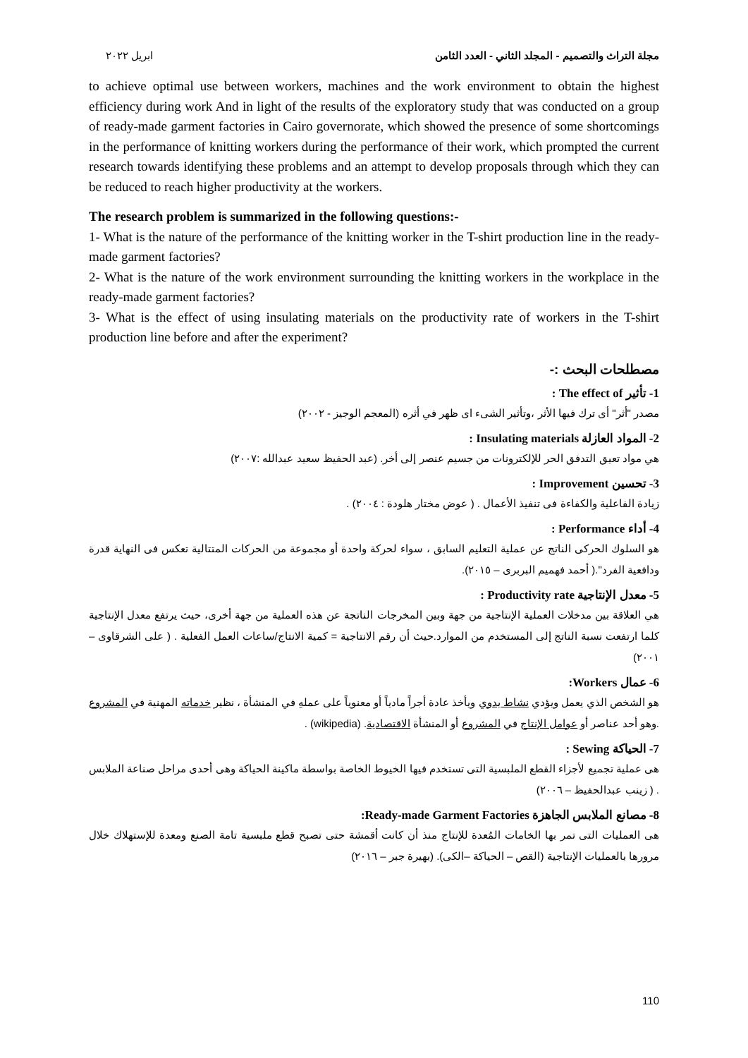ابريل ٢٠٢٢ مجلة التراث والتصميم - المجلد الثاني - العدد الثامن
to achieve optimal use between workers, machines and the work environment to obtain the highest efficiency during work And in light of the results of the exploratory study that was conducted on a group of ready-made garment factories in Cairo governorate, which showed the presence of some shortcomings in the performance of knitting workers during the performance of their work, which prompted the current research towards identifying these problems and an attempt to develop proposals through which they can be reduced to reach higher productivity at the workers.
The research problem is summarized in the following questions:-
1- What is the nature of the performance of the knitting worker in the T-shirt production line in the ready-made garment factories?
2- What is the nature of the work environment surrounding the knitting workers in the workplace in the ready-made garment factories?
3- What is the effect of using insulating materials on the productivity rate of workers in the T-shirt production line before and after the experiment?
مصطلحات البحث :-
1- تأثير The effect of :
مصدر "أثر" أى ترك فيها الأثر ،وتأثير الشىء اى ظهر في أثره (المعجم الوجيز - ٢٠٠٢)
2- المواد العازلة Insulating materials :
هي مواد تعيق التدفق الحر للإلكترونات من جسيم عنصر إلى أخر. (عبد الحفيظ سعيد عبدالله :٢٠٠٧)
3- تحسين Improvement :
زيادة الفاعلية والكفاءة فى تنفيذ الأعمال . ( عوض مختار هلودة : ٢٠٠٤) .
4- أداء Performance :
هو السلوك الحركى الناتج عن عملية التعليم السابق ، سواء لحركة واحدة أو مجموعة من الحركات المتتالية تعكس فى النهاية قدرة ودافعية الفرد".( أحمد فهميم البربرى – ٢٠١٥).
5- معدل الإنتاجية Productivity rate :
هي العلاقة بين مدخلات العملية الإنتاجية من جهة وبين المخرجات الناتجة عن هذه العملية من جهة أخرى، حيث يرتفع معدل الإنتاجية كلما ارتفعت نسبة الناتج إلى المستخدم من الموارد.حيث أن رقم الانتاجية = كمية الانتاج/ساعات العمل الفعلية . ( على الشرقاوى – ٢٠٠١)
6- عمال Workers:
هو الشخص الذي يعمل ويؤدي نشاط يدوي ويأخذ عادة أجراً مادياً أو معنوياً على عملهِ في المنشأة ، نظير خدماته المهنية في المشروع .وهو أحد عناصر أو عوامل الإنتاج في المشروع أو المنشأة الاقتصادية. (wikipedia) .
7- الحياكة Sewing :
هى عملية تجميع لأجزاء القطع الملبسية التى تستخدم فيها الخيوط الخاصة بواسطة ماكينة الحياكة وهى أحدى مراحل صناعة الملابس . ( زينب عبدالحفيظ – ٢٠٠٦)
8- مصانع الملابس الجاهزة Ready-made Garment Factories:
هى العمليات التى تمر بها الخامات المُعدة للإنتاج منذ أن كانت أقمشة حتى تصبح قطع ملبسية تامة الصنع ومعدة للإستهلاك خلال مرورها بالعمليات الإنتاجية (القص – الحياكة –الكى). (بهيرة جبر – ٢٠١٦)
110